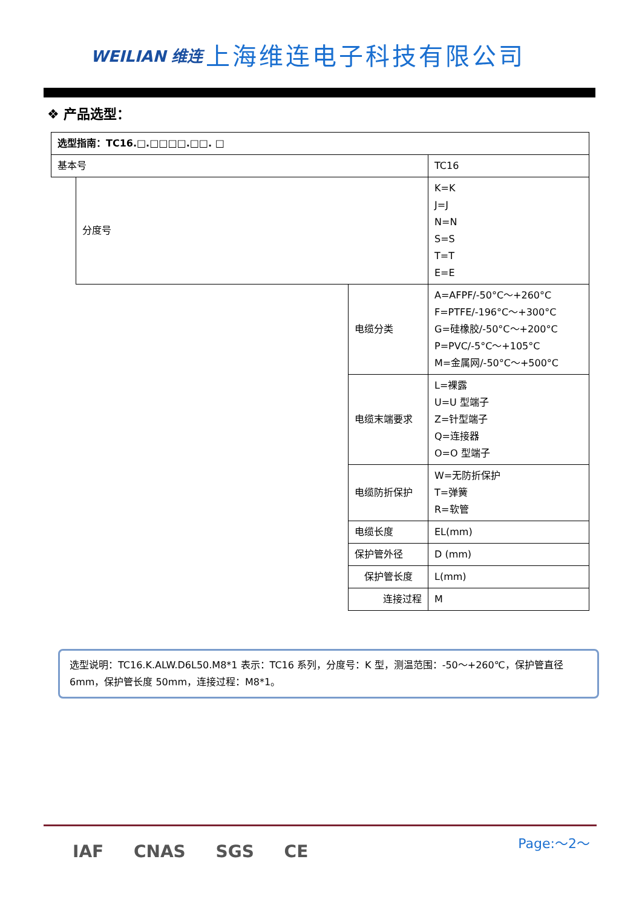WEILIAN 维连
上海维连电子科技有限公司
❖ 产品选型：
| 选型指南：TC16.□.□□□□.□□. □ | | | | | | | | |
| 基本号 | | | | | | | | TC16 |
| | 分度号 | | | | | | | K=K J=J N=N S=S T=T E=E |
| | | 电缆分类 | | | | | | A=AFPF/-50°C～+260°C F=PTFE/-196°C～+300°C G=硅橡胶/-50°C～+200°C P=PVC/-5°C～+105°C M=金属网/-50°C～+500°C |
| | | | 电缆末端要求 | | | | | L=裸露 U=U 型端子 Z=针型端子 Q=连接器 O=O 型端子 |
| | | | | 电缆防折保护 | | | | W=无防折保护 T=弹簧 R=软管 |
| | | | | | 电缆长度 | | | EL(mm) |
| | | | | | | 保护管外径 | | D (mm) |
| | | | | | | | 保护管长度 | L(mm) |
| | | | | | | | 连接过程 | M |
选型说明：TC16.K.ALW.D6L50.M8*1 表示：TC16 系列，分度号：K 型，测温范围：-50～+260℃，保护管直径 6mm，保护管长度 50mm，连接过程：M8*1。
Page:～2～
IAF CNAS SGS CE